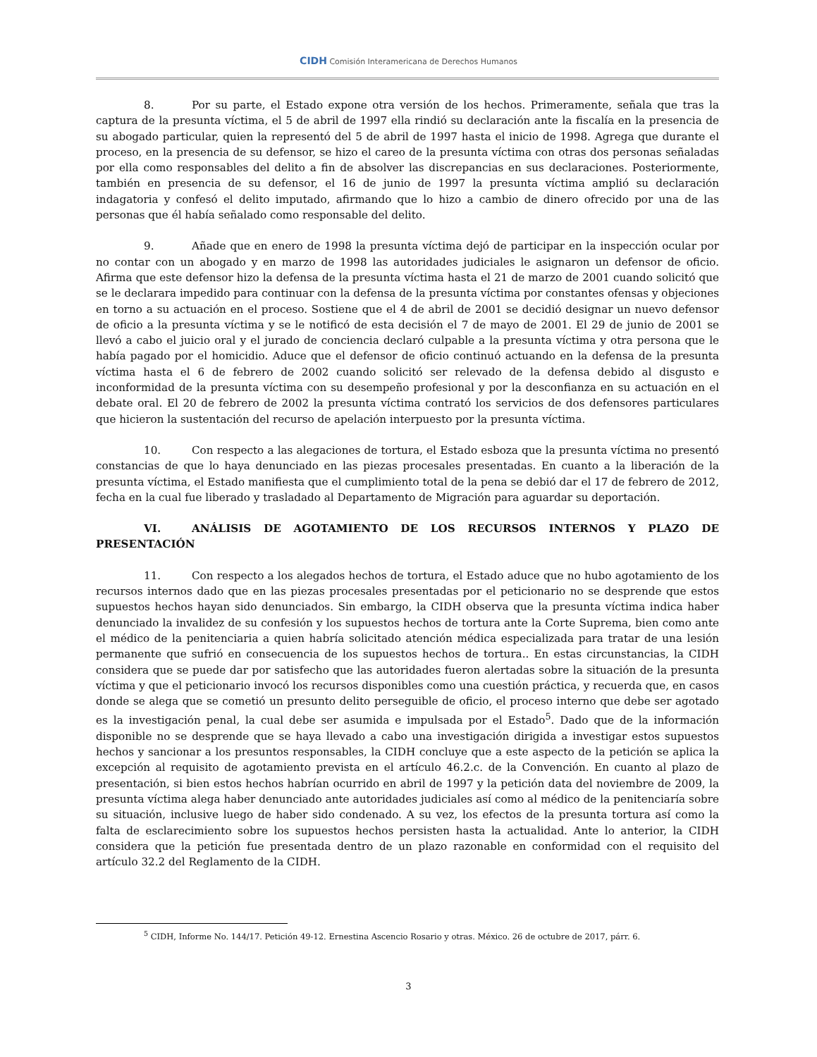CIDH Comisión Interamericana de Derechos Humanos
8. Por su parte, el Estado expone otra versión de los hechos. Primeramente, señala que tras la captura de la presunta víctima, el 5 de abril de 1997 ella rindió su declaración ante la fiscalía en la presencia de su abogado particular, quien la representó del 5 de abril de 1997 hasta el inicio de 1998. Agrega que durante el proceso, en la presencia de su defensor, se hizo el careo de la presunta víctima con otras dos personas señaladas por ella como responsables del delito a fin de absolver las discrepancias en sus declaraciones. Posteriormente, también en presencia de su defensor, el 16 de junio de 1997 la presunta víctima amplió su declaración indagatoria y confesó el delito imputado, afirmando que lo hizo a cambio de dinero ofrecido por una de las personas que él había señalado como responsable del delito.
9. Añade que en enero de 1998 la presunta víctima dejó de participar en la inspección ocular por no contar con un abogado y en marzo de 1998 las autoridades judiciales le asignaron un defensor de oficio. Afirma que este defensor hizo la defensa de la presunta víctima hasta el 21 de marzo de 2001 cuando solicitó que se le declarara impedido para continuar con la defensa de la presunta víctima por constantes ofensas y objeciones en torno a su actuación en el proceso. Sostiene que el 4 de abril de 2001 se decidió designar un nuevo defensor de oficio a la presunta víctima y se le notificó de esta decisión el 7 de mayo de 2001. El 29 de junio de 2001 se llevó a cabo el juicio oral y el jurado de conciencia declaró culpable a la presunta víctima y otra persona que le había pagado por el homicidio. Aduce que el defensor de oficio continuó actuando en la defensa de la presunta víctima hasta el 6 de febrero de 2002 cuando solicitó ser relevado de la defensa debido al disgusto e inconformidad de la presunta víctima con su desempeño profesional y por la desconfianza en su actuación en el debate oral. El 20 de febrero de 2002 la presunta víctima contrató los servicios de dos defensores particulares que hicieron la sustentación del recurso de apelación interpuesto por la presunta víctima.
10. Con respecto a las alegaciones de tortura, el Estado esboza que la presunta víctima no presentó constancias de que lo haya denunciado en las piezas procesales presentadas. En cuanto a la liberación de la presunta víctima, el Estado manifiesta que el cumplimiento total de la pena se debió dar el 17 de febrero de 2012, fecha en la cual fue liberado y trasladado al Departamento de Migración para aguardar su deportación.
VI. ANÁLISIS DE AGOTAMIENTO DE LOS RECURSOS INTERNOS Y PLAZO DE PRESENTACIÓN
11. Con respecto a los alegados hechos de tortura, el Estado aduce que no hubo agotamiento de los recursos internos dado que en las piezas procesales presentadas por el peticionario no se desprende que estos supuestos hechos hayan sido denunciados. Sin embargo, la CIDH observa que la presunta víctima indica haber denunciado la invalidez de su confesión y los supuestos hechos de tortura ante la Corte Suprema, bien como ante el médico de la penitenciaria a quien habría solicitado atención médica especializada para tratar de una lesión permanente que sufrió en consecuencia de los supuestos hechos de tortura.. En estas circunstancias, la CIDH considera que se puede dar por satisfecho que las autoridades fueron alertadas sobre la situación de la presunta víctima y que el peticionario invocó los recursos disponibles como una cuestión práctica, y recuerda que, en casos donde se alega que se cometió un presunto delito perseguible de oficio, el proceso interno que debe ser agotado es la investigación penal, la cual debe ser asumida e impulsada por el Estado<sup>5</sup>. Dado que de la información disponible no se desprende que se haya llevado a cabo una investigación dirigida a investigar estos supuestos hechos y sancionar a los presuntos responsables, la CIDH concluye que a este aspecto de la petición se aplica la excepción al requisito de agotamiento prevista en el artículo 46.2.c. de la Convención. En cuanto al plazo de presentación, si bien estos hechos habrían ocurrido en abril de 1997 y la petición data del noviembre de 2009, la presunta víctima alega haber denunciado ante autoridades judiciales así como al médico de la penitenciaría sobre su situación, inclusive luego de haber sido condenado. A su vez, los efectos de la presunta tortura así como la falta de esclarecimiento sobre los supuestos hechos persisten hasta la actualidad. Ante lo anterior, la CIDH considera que la petición fue presentada dentro de un plazo razonable en conformidad con el requisito del artículo 32.2 del Reglamento de la CIDH.
<sup>5</sup> CIDH, Informe No. 144/17. Petición 49-12. Ernestina Ascencio Rosario y otras. México. 26 de octubre de 2017, párr. 6.
3